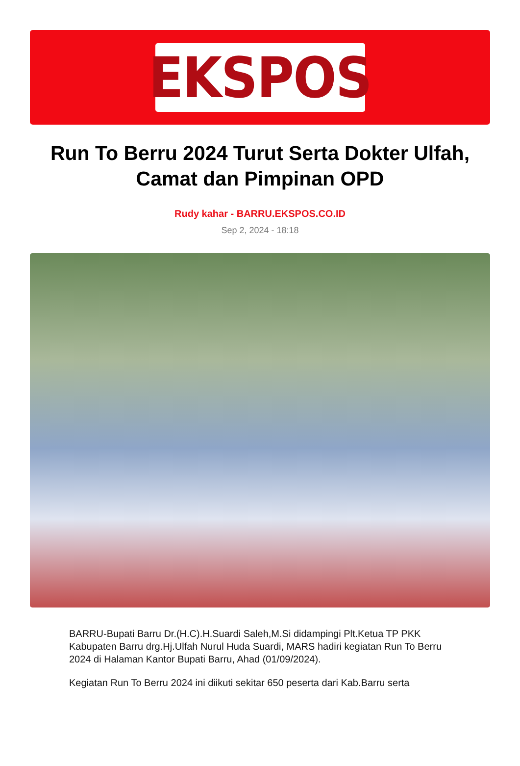EKSPOS
Run To Berru 2024 Turut Serta Dokter Ulfah, Camat dan Pimpinan OPD
Rudy kahar - BARRU.EKSPOS.CO.ID
Sep 2, 2024 - 18:18
BARRU-Bupati Barru Dr.(H.C).H.Suardi Saleh,M.Si didampingi Plt.Ketua TP PKK Kabupaten Barru drg.Hj.Ulfah Nurul Huda Suardi, MARS hadiri kegiatan Run To Berru 2024 di Halaman Kantor Bupati Barru, Ahad (01/09/2024).
Kegiatan Run To Berru 2024 ini diikuti sekitar 650 peserta dari Kab.Barru serta